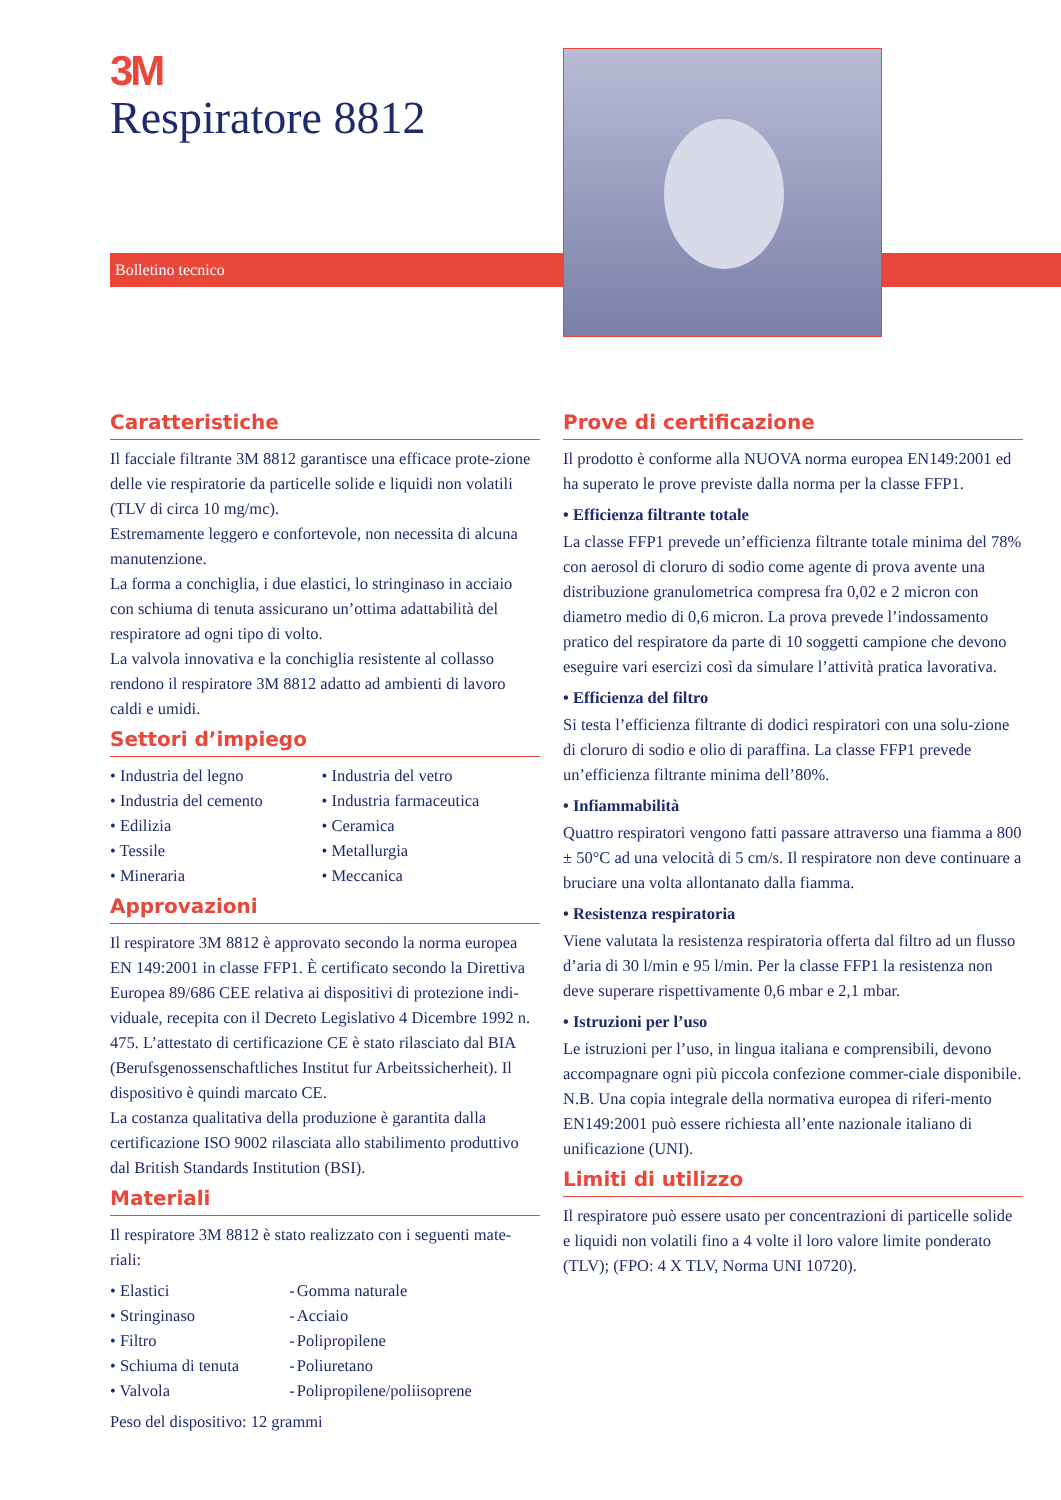3M
Respiratore 8812
Bolletino tecnico
Caratteristiche
Il facciale filtrante 3M 8812 garantisce una efficace prote-zione delle vie respiratorie da particelle solide e liquidi non volatili (TLV di circa 10 mg/mc).
Estremamente leggero e confortevole, non necessita di alcuna manutenzione.
La forma a conchiglia, i due elastici, lo stringinaso in acciaio con schiuma di tenuta assicurano un’ottima adattabilità del respiratore ad ogni tipo di volto.
La valvola innovativa e la conchiglia resistente al collasso rendono il respiratore 3M 8812 adatto ad ambienti di lavoro caldi e umidi.
Settori d’impiego
| • Industria del legno | • Industria del vetro |
| • Industria del cemento | • Industria farmaceutica |
| • Edilizia | • Ceramica |
| • Tessile | • Metallurgia |
| • Mineraria | • Meccanica |
Approvazioni
Il respiratore 3M 8812 è approvato secondo la norma europea EN 149:2001 in classe FFP1. È certificato secondo la Direttiva Europea 89/686 CEE relativa ai dispositivi di protezione indi-viduale, recepita con il Decreto Legislativo 4 Dicembre 1992 n. 475. L’attestato di certificazione CE è stato rilasciato dal BIA (Berufsgenossenschaftliches Institut fur Arbeitssicherheit). Il dispositivo è quindi marcato CE.
La costanza qualitativa della produzione è garantita dalla certificazione ISO 9002 rilasciata allo stabilimento produttivo dal British Standards Institution (BSI).
Materiali
Il respiratore 3M 8812 è stato realizzato con i seguenti mate-riali:
| • Elastici | - | Gomma naturale |
| • Stringinaso | - | Acciaio |
| • Filtro | - | Polipropilene |
| • Schiuma di tenuta | - | Poliuretano |
| • Valvola | - | Polipropilene/poliisoprene |
Peso del dispositivo: 12 grammi
Prove di certificazione
Il prodotto è conforme alla NUOVA norma europea EN149:2001 ed ha superato le prove previste dalla norma per la classe FFP1.
• Efficienza filtrante totale
La classe FFP1 prevede un’efficienza filtrante totale minima del 78% con aerosol di cloruro di sodio come agente di prova avente una distribuzione granulometrica compresa fra 0,02 e 2 micron con diametro medio di 0,6 micron. La prova prevede l’indossamento pratico del respiratore da parte di 10 soggetti campione che devono eseguire vari esercizi così da simulare l’attività pratica lavorativa.
• Efficienza del filtro
Si testa l’efficienza filtrante di dodici respiratori con una solu-zione di cloruro di sodio e olio di paraffina. La classe FFP1 prevede un’efficienza filtrante minima dell’80%.
• Infiammabilità
Quattro respiratori vengono fatti passare attraverso una fiamma a 800 ± 50°C ad una velocità di 5 cm/s. Il respiratore non deve continuare a bruciare una volta allontanato dalla fiamma.
• Resistenza respiratoria
Viene valutata la resistenza respiratoria offerta dal filtro ad un flusso d’aria di 30 l/min e 95 l/min. Per la classe FFP1 la resistenza non deve superare rispettivamente 0,6 mbar e 2,1 mbar.
• Istruzioni per l’uso
Le istruzioni per l’uso, in lingua italiana e comprensibili, devono accompagnare ogni più piccola confezione commer-ciale disponibile.
N.B. Una copia integrale della normativa europea di riferi-mento EN149:2001 può essere richiesta all’ente nazionale italiano di unificazione (UNI).
Limiti di utilizzo
Il respiratore può essere usato per concentrazioni di particelle solide e liquidi non volatili fino a 4 volte il loro valore limite ponderato (TLV); (FPO: 4 X TLV, Norma UNI 10720).